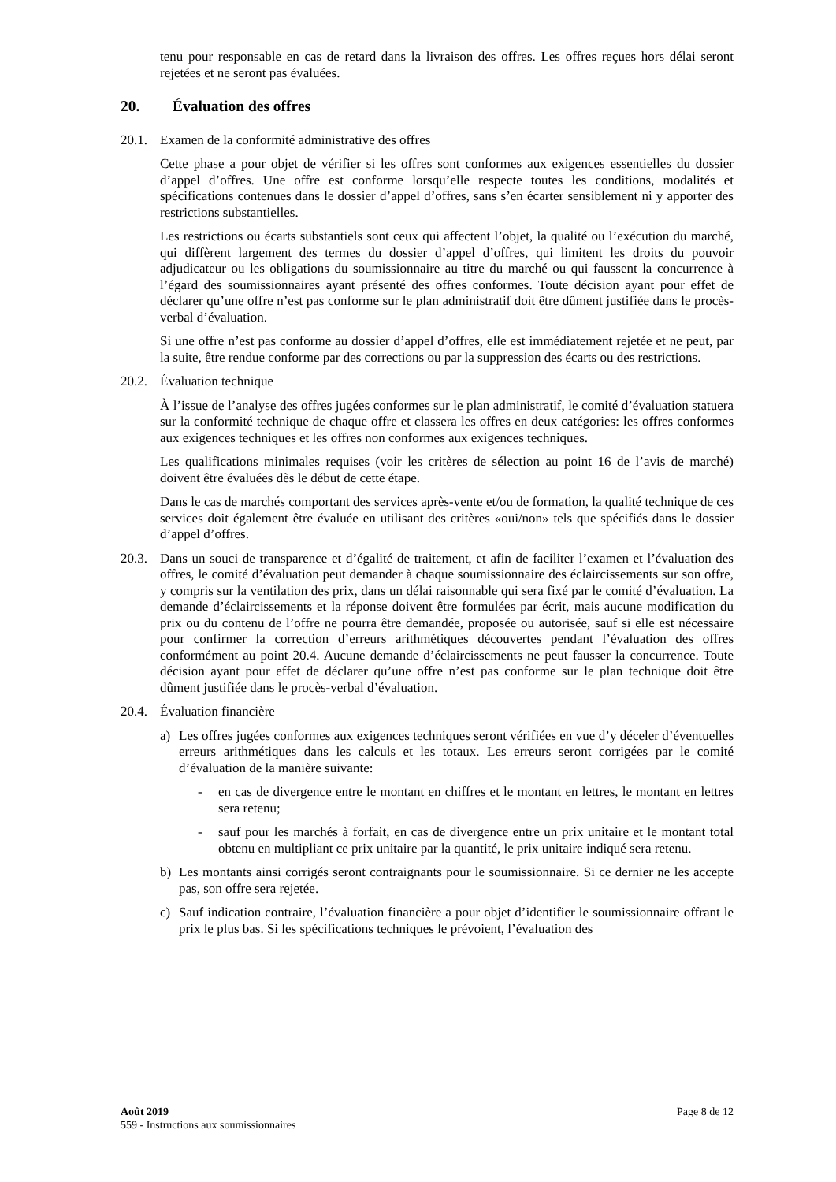tenu pour responsable en cas de retard dans la livraison des offres. Les offres reçues hors délai seront rejetées et ne seront pas évaluées.
20. Évaluation des offres
20.1.
Examen de la conformité administrative des offres
Cette phase a pour objet de vérifier si les offres sont conformes aux exigences essentielles du dossier d’appel d’offres. Une offre est conforme lorsqu’elle respecte toutes les conditions, modalités et spécifications contenues dans le dossier d’appel d’offres, sans s’en écarter sensiblement ni y apporter des restrictions substantielles.
Les restrictions ou écarts substantiels sont ceux qui affectent l’objet, la qualité ou l’exécution du marché, qui diffèrent largement des termes du dossier d’appel d’offres, qui limitent les droits du pouvoir adjudicateur ou les obligations du soumissionnaire au titre du marché ou qui faussent la concurrence à l’égard des soumissionnaires ayant présenté des offres conformes. Toute décision ayant pour effet de déclarer qu’une offre n’est pas conforme sur le plan administratif doit être dûment justifiée dans le procès-verbal d’évaluation.
Si une offre n’est pas conforme au dossier d’appel d’offres, elle est immédiatement rejetée et ne peut, par la suite, être rendue conforme par des corrections ou par la suppression des écarts ou des restrictions.
20.2.
Évaluation technique
À l’issue de l’analyse des offres jugées conformes sur le plan administratif, le comité d’évaluation statuera sur la conformité technique de chaque offre et classera les offres en deux catégories: les offres conformes aux exigences techniques et les offres non conformes aux exigences techniques.
Les qualifications minimales requises (voir les critères de sélection au point 16 de l’avis de marché) doivent être évaluées dès le début de cette étape.
Dans le cas de marchés comportant des services après-vente et/ou de formation, la qualité technique de ces services doit également être évaluée en utilisant des critères «oui/non» tels que spécifiés dans le dossier d’appel d’offres.
20.3.
Dans un souci de transparence et d’égalité de traitement, et afin de faciliter l’examen et l’évaluation des offres, le comité d’évaluation peut demander à chaque soumissionnaire des éclaircissements sur son offre, y compris sur la ventilation des prix, dans un délai raisonnable qui sera fixé par le comité d’évaluation. La demande d’éclaircissements et la réponse doivent être formulées par écrit, mais aucune modification du prix ou du contenu de l’offre ne pourra être demandée, proposée ou autorisée, sauf si elle est nécessaire pour confirmer la correction d’erreurs arithmétiques découvertes pendant l’évaluation des offres conformément au point 20.4. Aucune demande d’éclaircissements ne peut fausser la concurrence. Toute décision ayant pour effet de déclarer qu’une offre n’est pas conforme sur le plan technique doit être dûment justifiée dans le procès-verbal d’évaluation.
20.4.
Évaluation financière
a) Les offres jugées conformes aux exigences techniques seront vérifiées en vue d’y déceler d’éventuelles erreurs arithmétiques dans les calculs et les totaux. Les erreurs seront corrigées par le comité d’évaluation de la manière suivante:
- en cas de divergence entre le montant en chiffres et le montant en lettres, le montant en lettres sera retenu;
- sauf pour les marchés à forfait, en cas de divergence entre un prix unitaire et le montant total obtenu en multipliant ce prix unitaire par la quantité, le prix unitaire indiqué sera retenu.
b) Les montants ainsi corrigés seront contraignants pour le soumissionnaire. Si ce dernier ne les accepte pas, son offre sera rejetée.
c) Sauf indication contraire, l’évaluation financière a pour objet d’identifier le soumissionnaire offrant le prix le plus bas. Si les spécifications techniques le prévoient, l’évaluation des
Page 8 de 12 Août 2019
559 - Instructions aux soumissionnaires